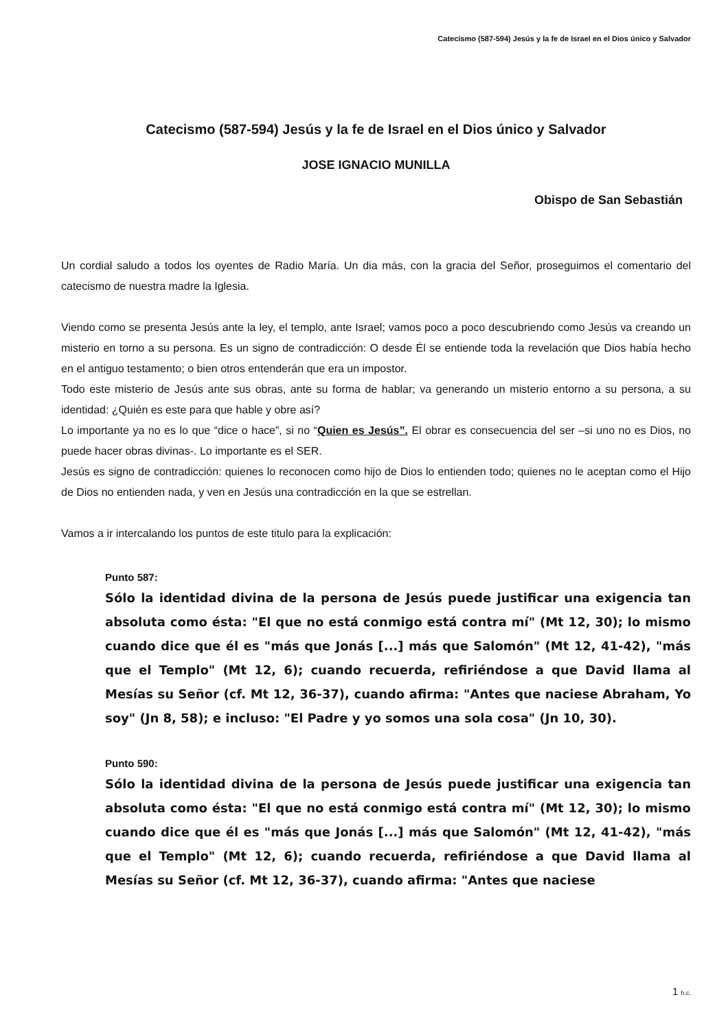Catecismo (587-594) Jesús y la fe de Israel en el Dios único y Salvador
Catecismo (587-594) Jesús y la fe de Israel en el Dios único y Salvador
JOSE IGNACIO MUNILLA
Obispo de San Sebastián
Un cordial saludo a todos los oyentes de Radio María. Un dia más, con la gracia del Señor, proseguimos el comentario del catecismo de nuestra madre la Iglesia.
Viendo como se presenta Jesús ante la ley, el templo, ante Israel; vamos poco a poco descubriendo como Jesús va creando un misterio en torno a su persona. Es un signo de contradicción: O desde Él se entiende toda la revelación que Dios había hecho en el antiguo testamento; o bien otros entenderán que era un impostor.
Todo este misterio de Jesús ante sus obras, ante su forma de hablar; va generando un misterio entorno a su persona, a su identidad: ¿Quién es este para que hable y obre así?
Lo importante ya no es lo que “dice o hace”, si no “Quien es Jesús”. El obrar es consecuencia del ser –si uno no es Dios, no puede hacer obras divinas-. Lo importante es el SER.
Jesús es signo de contradicción: quienes lo reconocen como hijo de Dios lo entienden todo; quienes no le aceptan como el Hijo de Dios no entienden nada, y ven en Jesús una contradicción en la que se estrellan.
Vamos a ir intercalando los puntos de este titulo para la explicación:
Punto 587:
Sólo la identidad divina de la persona de Jesús puede justificar una exigencia tan absoluta como ésta: "El que no está conmigo está contra mí" (Mt 12, 30); lo mismo cuando dice que él es "más que Jonás [...] más que Salomón" (Mt 12, 41-42), "más que el Templo" (Mt 12, 6); cuando recuerda, refiriéndose a que David llama al Mesías su Señor (cf. Mt 12, 36-37), cuando afirma: "Antes que naciese Abraham, Yo soy" (Jn 8, 58); e incluso: "El Padre y yo somos una sola cosa" (Jn 10, 30).
Punto 590:
Sólo la identidad divina de la persona de Jesús puede justificar una exigencia tan absoluta como ésta: "El que no está conmigo está contra mí" (Mt 12, 30); lo mismo cuando dice que él es "más que Jonás [...] más que Salomón" (Mt 12, 41-42), "más que el Templo" (Mt 12, 6); cuando recuerda, refiriéndose a que David llama al Mesías su Señor (cf. Mt 12, 36-37), cuando afirma: "Antes que naciese
1 h.c.